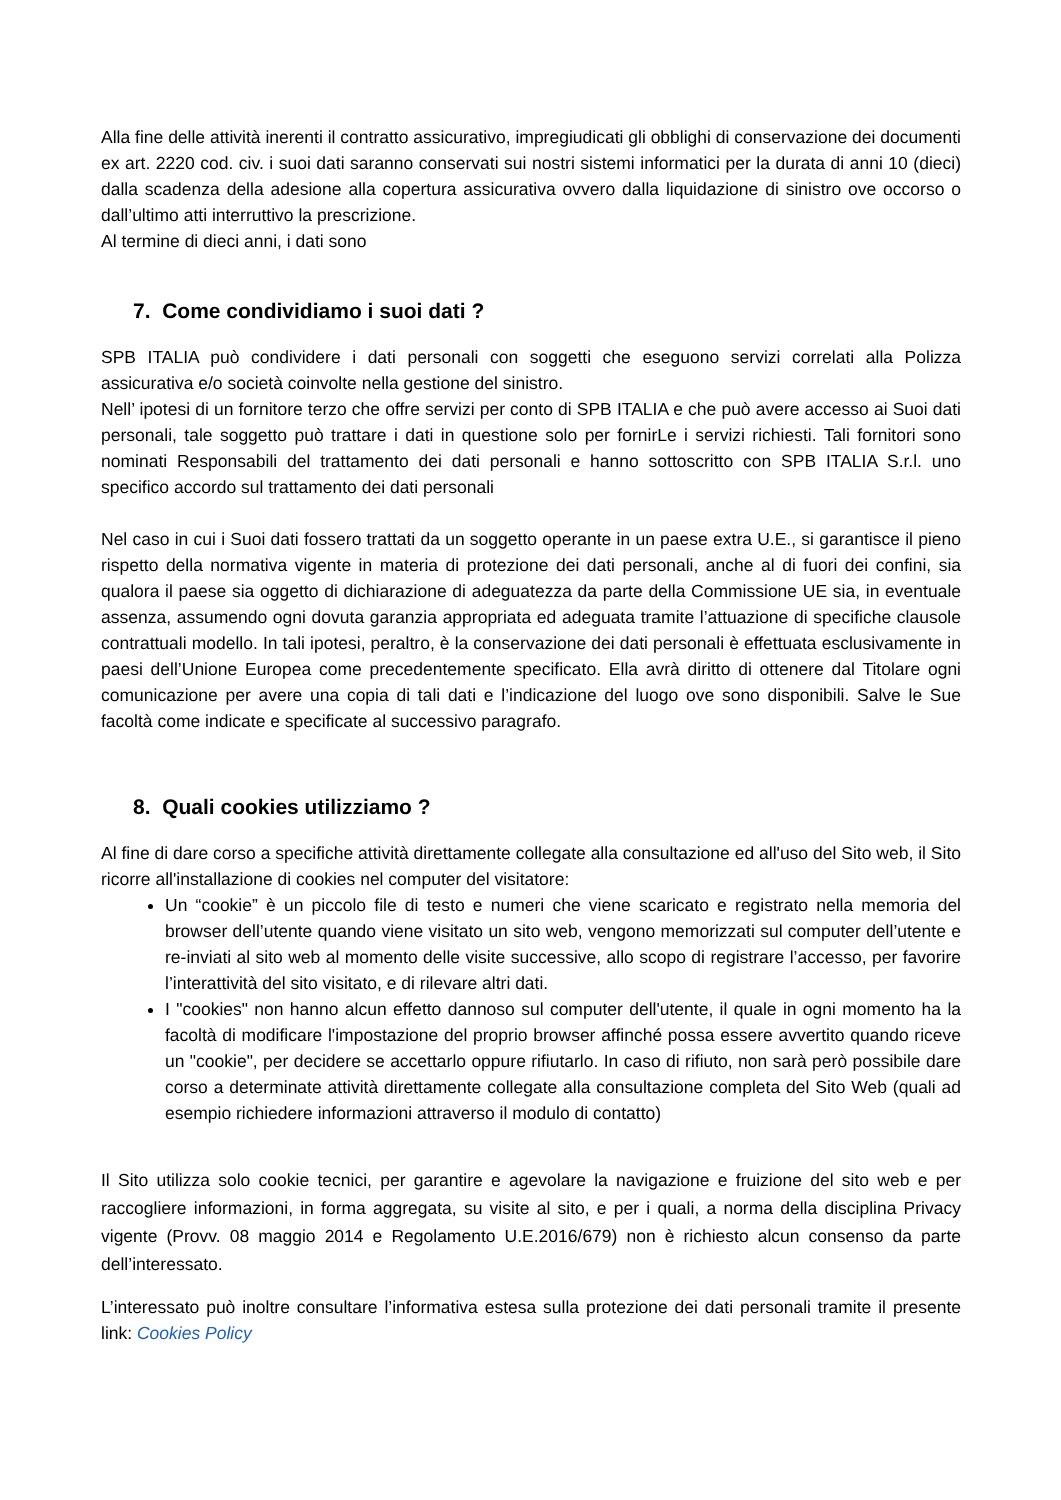Alla fine delle attività inerenti il contratto assicurativo, impregiudicati gli obblighi di conservazione dei documenti ex art. 2220 cod. civ. i suoi dati saranno conservati sui nostri sistemi informatici per la durata di anni 10 (dieci) dalla scadenza della adesione alla copertura assicurativa ovvero dalla liquidazione di sinistro ove occorso o dall’ultimo atti interruttivo la prescrizione.
Al termine di dieci anni, i dati sono
7. Come condividiamo i suoi dati ?
SPB ITALIA può condividere i dati personali con soggetti che eseguono servizi correlati alla Polizza assicurativa e/o società coinvolte nella gestione del sinistro.
Nell’ ipotesi di un fornitore terzo che offre servizi per conto di SPB ITALIA e che può avere accesso ai Suoi dati personali, tale soggetto può trattare i dati in questione solo per fornirLe i servizi richiesti. Tali fornitori sono nominati Responsabili del trattamento dei dati personali e hanno sottoscritto con SPB ITALIA S.r.l. uno specifico accordo sul trattamento dei dati personali
Nel caso in cui i Suoi dati fossero trattati da un soggetto operante in un paese extra U.E., si garantisce il pieno rispetto della normativa vigente in materia di protezione dei dati personali, anche al di fuori dei confini, sia qualora il paese sia oggetto di dichiarazione di adeguatezza da parte della Commissione UE sia, in eventuale assenza, assumendo ogni dovuta garanzia appropriata ed adeguata tramite l’attuazione di specifiche clausole contrattuali modello. In tali ipotesi, peraltro, è la conservazione dei dati personali è effettuata esclusivamente in paesi dell’Unione Europea come precedentemente specificato. Ella avrà diritto di ottenere dal Titolare ogni comunicazione per avere una copia di tali dati e l’indicazione del luogo ove sono disponibili. Salve le Sue facoltà come indicate e specificate al successivo paragrafo.
8. Quali cookies utilizziamo ?
Al fine di dare corso a specifiche attività direttamente collegate alla consultazione ed all'uso del Sito web, il Sito ricorre all'installazione di cookies nel computer del visitatore:
Un “cookie” è un piccolo file di testo e numeri che viene scaricato e registrato nella memoria del browser dell’utente quando viene visitato un sito web, vengono memorizzati sul computer dell’utente e re-inviati al sito web al momento delle visite successive, allo scopo di registrare l’accesso, per favorire l’interattività del sito visitato, e di rilevare altri dati.
I "cookies" non hanno alcun effetto dannoso sul computer dell'utente, il quale in ogni momento ha la facoltà di modificare l'impostazione del proprio browser affinché possa essere avvertito quando riceve un "cookie", per decidere se accettarlo oppure rifiutarlo. In caso di rifiuto, non sarà però possibile dare corso a determinate attività direttamente collegate alla consultazione completa del Sito Web (quali ad esempio richiedere informazioni attraverso il modulo di contatto)
Il Sito utilizza solo cookie tecnici, per garantire e agevolare la navigazione e fruizione del sito web e per raccogliere informazioni, in forma aggregata, su visite al sito, e per i quali, a norma della disciplina Privacy vigente (Provv. 08 maggio 2014 e Regolamento U.E.2016/679) non è richiesto alcun consenso da parte dell’interessato.
L’interessato può inoltre consultare l’informativa estesa sulla protezione dei dati personali tramite il presente link: Cookies Policy